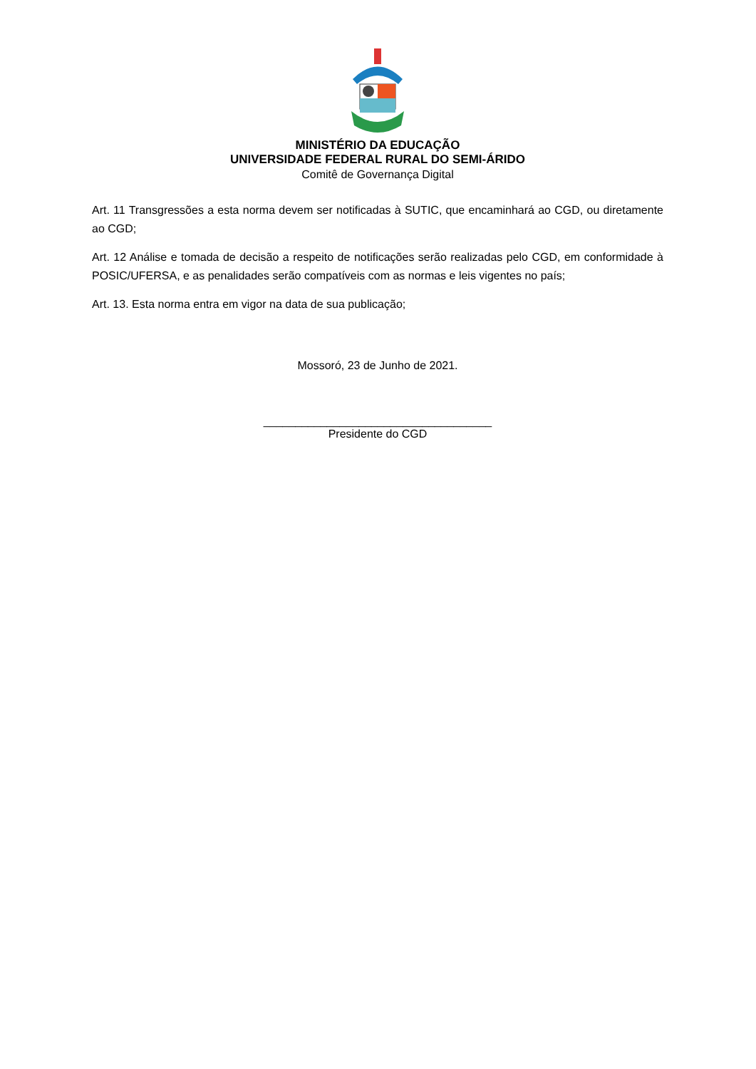MINISTÉRIO DA EDUCAÇÃO
UNIVERSIDADE FEDERAL RURAL DO SEMI-ÁRIDO
Comitê de Governança Digital
Art. 11 Transgressões a esta norma devem ser notificadas à SUTIC, que encaminhará ao CGD, ou diretamente ao CGD;
Art. 12 Análise e tomada de decisão a respeito de notificações serão realizadas pelo CGD, em conformidade à POSIC/UFERSA, e as penalidades serão compatíveis com as normas e leis vigentes no país;
Art. 13. Esta norma entra em vigor na data de sua publicação;
Mossoró, 23 de Junho de 2021.
____________________________________
Presidente do CGD